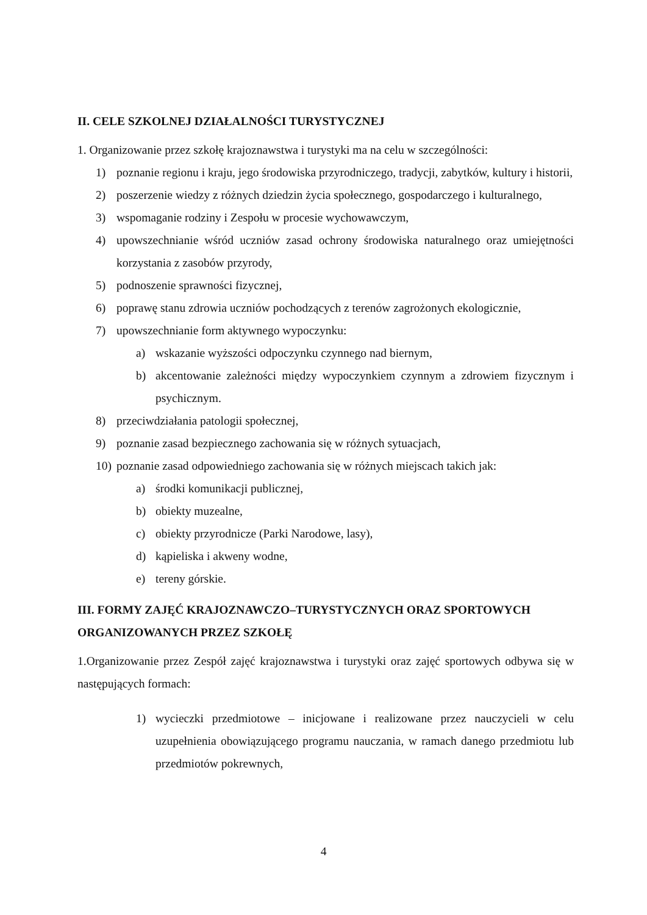II. CELE SZKOLNEJ DZIAŁALNOŚCI TURYSTYCZNEJ
1. Organizowanie przez szkołę krajoznawstwa i turystyki ma na celu w szczególności:
1) poznanie regionu i kraju, jego środowiska przyrodniczego, tradycji, zabytków, kultury i historii,
2) poszerzenie wiedzy z różnych dziedzin życia społecznego, gospodarczego i kulturalnego,
3) wspomaganie rodziny i Zespołu w procesie wychowawczym,
4) upowszechnianie wśród uczniów zasad ochrony środowiska naturalnego oraz umiejętności korzystania z zasobów przyrody,
5) podnoszenie sprawności fizycznej,
6) poprawę stanu zdrowia uczniów pochodzących z terenów zagrożonych ekologicznie,
7) upowszechnianie form aktywnego wypoczynku:
a) wskazanie wyższości odpoczynku czynnego nad biernym,
b) akcentowanie zależności między wypoczynkiem czynnym a zdrowiem fizycznym i psychicznym.
8) przeciwdziałania patologii społecznej,
9) poznanie zasad bezpiecznego zachowania się w różnych sytuacjach,
10) poznanie zasad odpowiedniego zachowania się w różnych miejscach takich jak:
a) środki komunikacji publicznej,
b) obiekty muzealne,
c) obiekty przyrodnicze (Parki Narodowe, lasy),
d) kąpieliska i akweny wodne,
e) tereny górskie.
III. FORMY ZAJĘĆ KRAJOZNAWCZO–TURYSTYCZNYCH ORAZ SPORTOWYCH ORGANIZOWANYCH PRZEZ SZKOŁĘ
1.Organizowanie przez Zespół zajęć krajoznawstwa i turystyki oraz zajęć sportowych odbywa się w następujących formach:
1) wycieczki przedmiotowe – inicjowane i realizowane przez nauczycieli w celu uzupełnienia obowiązującego programu nauczania, w ramach danego przedmiotu lub przedmiotów pokrewnych,
4